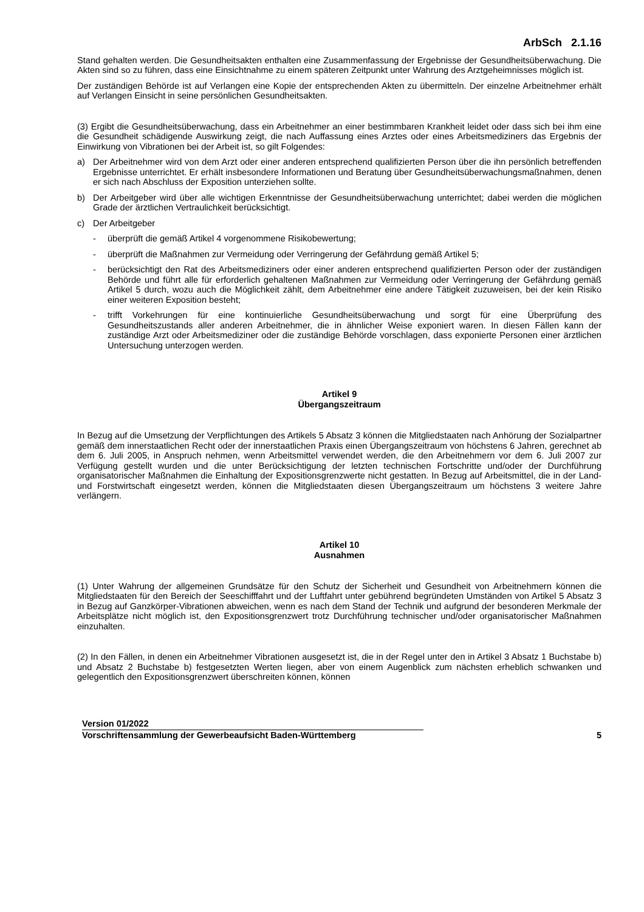ArbSch 2.1.16
Stand gehalten werden. Die Gesundheitsakten enthalten eine Zusammenfassung der Ergebnisse der Gesundheitsüberwachung. Die Akten sind so zu führen, dass eine Einsichtnahme zu einem späteren Zeitpunkt unter Wahrung des Arztgeheimnisses möglich ist.
Der zuständigen Behörde ist auf Verlangen eine Kopie der entsprechenden Akten zu übermitteln. Der einzelne Arbeitnehmer erhält auf Verlangen Einsicht in seine persönlichen Gesundheitsakten.
(3) Ergibt die Gesundheitsüberwachung, dass ein Arbeitnehmer an einer bestimmbaren Krankheit leidet oder dass sich bei ihm eine die Gesundheit schädigende Auswirkung zeigt, die nach Auffassung eines Arztes oder eines Arbeitsmediziners das Ergebnis der Einwirkung von Vibrationen bei der Arbeit ist, so gilt Folgendes:
a) Der Arbeitnehmer wird von dem Arzt oder einer anderen entsprechend qualifizierten Person über die ihn persönlich betreffenden Ergebnisse unterrichtet. Er erhält insbesondere Informationen und Beratung über Gesundheitsüberwachungsmaßnahmen, denen er sich nach Abschluss der Exposition unterziehen sollte.
b) Der Arbeitgeber wird über alle wichtigen Erkenntnisse der Gesundheitsüberwachung unterrichtet; dabei werden die möglichen Grade der ärztlichen Vertraulichkeit berücksichtigt.
c) Der Arbeitgeber
- überprüft die gemäß Artikel 4 vorgenommene Risikobewertung;
- überprüft die Maßnahmen zur Vermeidung oder Verringerung der Gefährdung gemäß Artikel 5;
- berücksichtigt den Rat des Arbeitsmediziners oder einer anderen entsprechend qualifizierten Person oder der zuständigen Behörde und führt alle für erforderlich gehaltenen Maßnahmen zur Vermeidung oder Verringerung der Gefährdung gemäß Artikel 5 durch, wozu auch die Möglichkeit zählt, dem Arbeitnehmer eine andere Tätigkeit zuzuweisen, bei der kein Risiko einer weiteren Exposition besteht;
- trifft Vorkehrungen für eine kontinuierliche Gesundheitsüberwachung und sorgt für eine Überprüfung des Gesundheitszustands aller anderen Arbeitnehmer, die in ähnlicher Weise exponiert waren. In diesen Fällen kann der zuständige Arzt oder Arbeitsmediziner oder die zuständige Behörde vorschlagen, dass exponierte Personen einer ärztlichen Untersuchung unterzogen werden.
Artikel 9
Übergangszeitraum
In Bezug auf die Umsetzung der Verpflichtungen des Artikels 5 Absatz 3 können die Mitgliedstaaten nach Anhörung der Sozialpartner gemäß dem innerstaatlichen Recht oder der innerstaatlichen Praxis einen Übergangszeitraum von höchstens 6 Jahren, gerechnet ab dem 6. Juli 2005, in Anspruch nehmen, wenn Arbeitsmittel verwendet werden, die den Arbeitnehmern vor dem 6. Juli 2007 zur Verfügung gestellt wurden und die unter Berücksichtigung der letzten technischen Fortschritte und/oder der Durchführung organisatorischer Maßnahmen die Einhaltung der Expositionsgrenzwerte nicht gestatten. In Bezug auf Arbeitsmittel, die in der Land- und Forstwirtschaft eingesetzt werden, können die Mitgliedstaaten diesen Übergangszeitraum um höchstens 3 weitere Jahre verlängern.
Artikel 10
Ausnahmen
(1) Unter Wahrung der allgemeinen Grundsätze für den Schutz der Sicherheit und Gesundheit von Arbeitnehmern können die Mitgliedstaaten für den Bereich der Seeschifffahrt und der Luftfahrt unter gebührend begründeten Umständen von Artikel 5 Absatz 3 in Bezug auf Ganzkörper-Vibrationen abweichen, wenn es nach dem Stand der Technik und aufgrund der besonderen Merkmale der Arbeitsplätze nicht möglich ist, den Expositionsgrenzwert trotz Durchführung technischer und/oder organisatorischer Maßnahmen einzuhalten.
(2) In den Fällen, in denen ein Arbeitnehmer Vibrationen ausgesetzt ist, die in der Regel unter den in Artikel 3 Absatz 1 Buchstabe b) und Absatz 2 Buchstabe b) festgesetzten Werten liegen, aber von einem Augenblick zum nächsten erheblich schwanken und gelegentlich den Expositionsgrenzwert überschreiten können, können
Version 01/2022
Vorschriftensammlung der Gewerbeaufsicht Baden-Württemberg
5